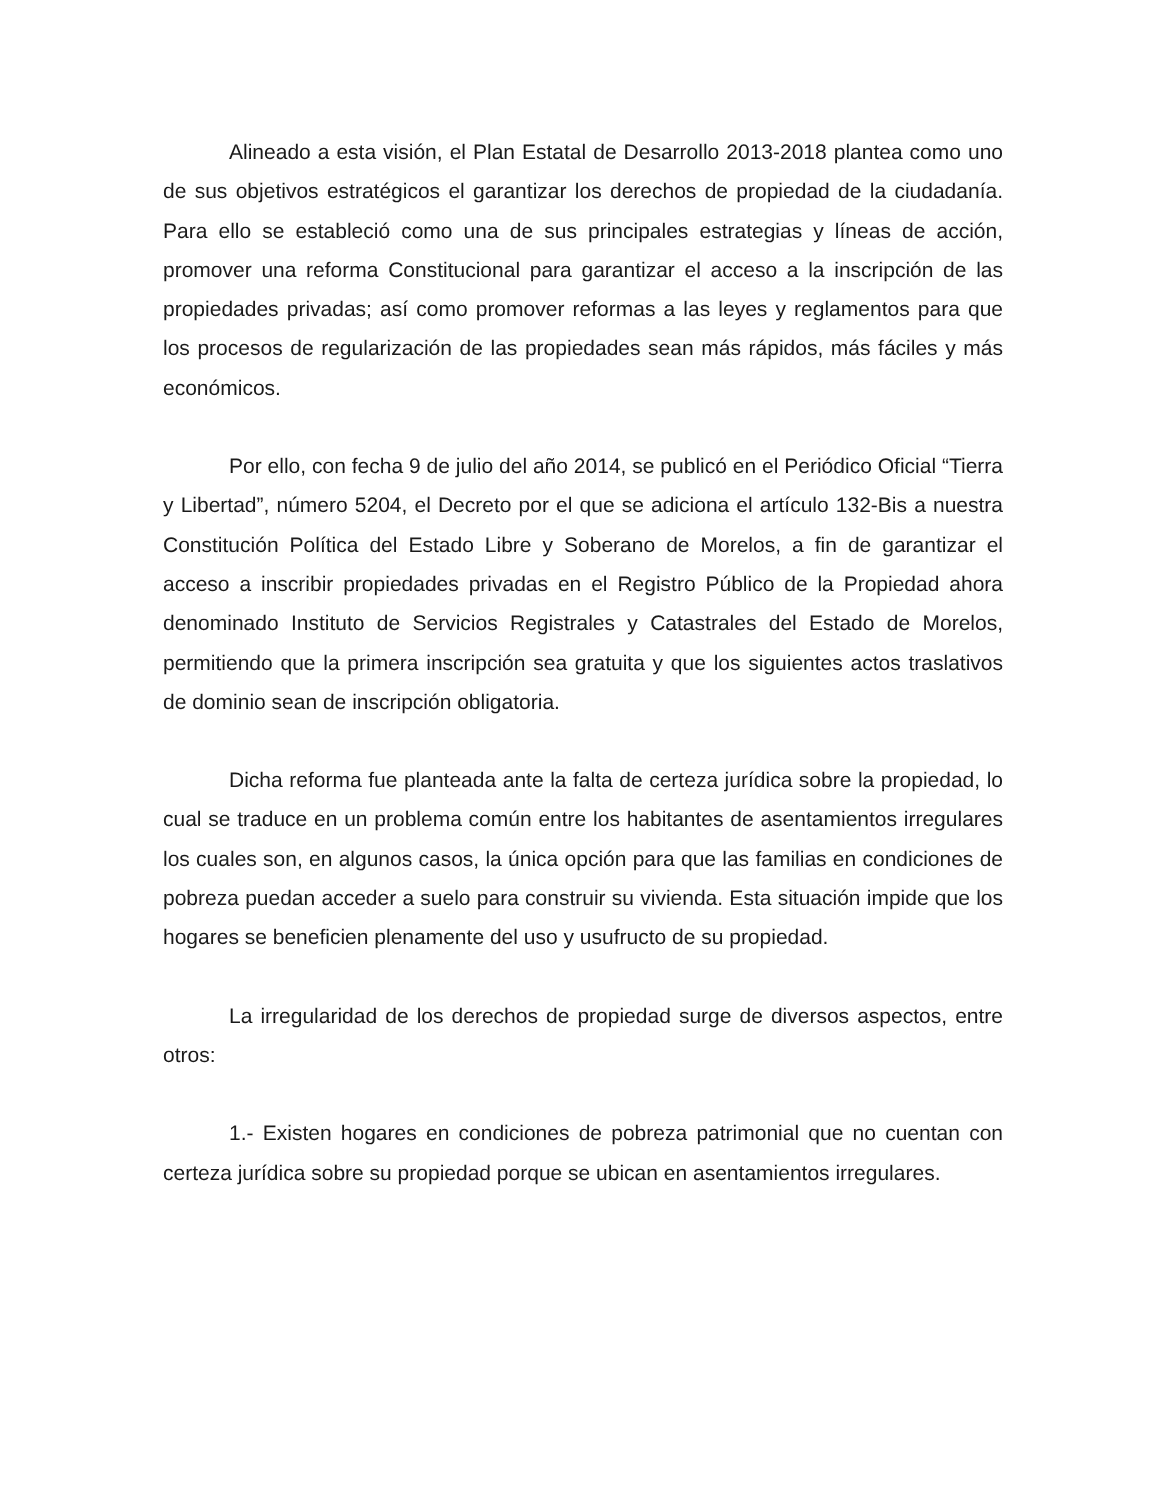Alineado a esta visión, el Plan Estatal de Desarrollo 2013-2018 plantea como uno de sus objetivos estratégicos el garantizar los derechos de propiedad de la ciudadanía. Para ello se estableció como una de sus principales estrategias y líneas de acción, promover una reforma Constitucional para garantizar el acceso a la inscripción de las propiedades privadas; así como promover reformas a las leyes y reglamentos para que los procesos de regularización de las propiedades sean más rápidos, más fáciles y más económicos.
Por ello, con fecha 9 de julio del año 2014, se publicó en el Periódico Oficial “Tierra y Libertad”, número 5204, el Decreto por el que se adiciona el artículo 132-Bis a nuestra Constitución Política del Estado Libre y Soberano de Morelos, a fin de garantizar el acceso a inscribir propiedades privadas en el Registro Público de la Propiedad ahora denominado Instituto de Servicios Registrales y Catastrales del Estado de Morelos, permitiendo que la primera inscripción sea gratuita y que los siguientes actos traslativos de dominio sean de inscripción obligatoria.
Dicha reforma fue planteada ante la falta de certeza jurídica sobre la propiedad, lo cual se traduce en un problema común entre los habitantes de asentamientos irregulares los cuales son, en algunos casos, la única opción para que las familias en condiciones de pobreza puedan acceder a suelo para construir su vivienda. Esta situación impide que los hogares se beneficien plenamente del uso y usufructo de su propiedad.
La irregularidad de los derechos de propiedad surge de diversos aspectos, entre otros:
1.- Existen hogares en condiciones de pobreza patrimonial que no cuentan con certeza jurídica sobre su propiedad porque se ubican en asentamientos irregulares.